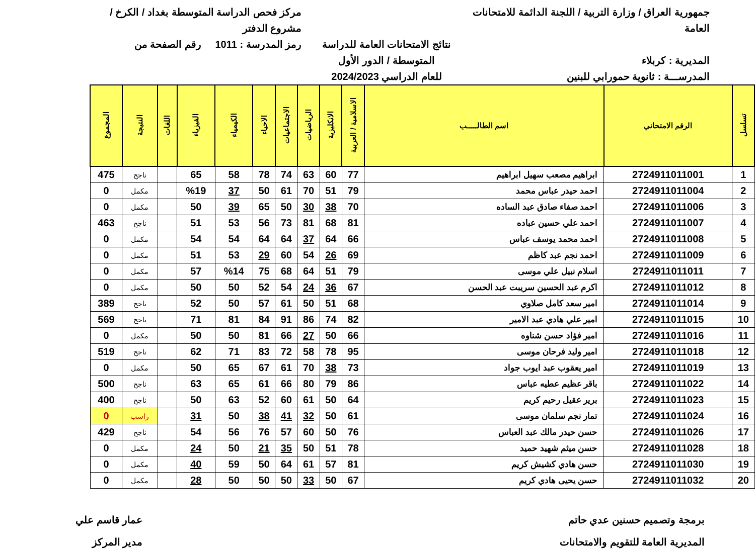جمهورية العراق / وزارة التربية / اللجنة الدائمة للامتحانات العامة
المديرية : كربلاء
المدرســـة : ثانوية حمورابي للبنين
نتائج الامتحانات العامة للدراسة المتوسطة / الدور الأول
للعام الدراسي 2024/2023
مركز فحص الدراسة المتوسطة بغداد / الكرخ / مشروع الدفتر
رمز المدرسة : 1011 رقم الصفحة من
| تسلسل | الرقم الامتحاني | اسم الطالـــــب | الاسلامية / العربية | الانكليزية | الرياضيات | الاجتماعيات | الاحياء | الكيمياء | الفيزياء | اللغات | النتيجة | المجموع |
| --- | --- | --- | --- | --- | --- | --- | --- | --- | --- | --- | --- | --- |
| 1 | 2724911011001 | ابراهيم مصعب سهيل ابراهيم | 77 | 60 | 63 | 74 | 78 | 58 | 65 | | ناجح | 475 |
| 2 | 2724911011004 | احمد حيدر عباس محمد | 79 | 51 | 70 | 61 | 50 | 37 | %19 | | مكمل | 0 |
| 3 | 2724911011006 | احمد صفاء صادق عبد الساده | 70 | 38 | 30 | 50 | 65 | 39 | 50 | | مكمل | 0 |
| 4 | 2724911011007 | احمد علي حسين عباده | 81 | 68 | 81 | 73 | 56 | 53 | 51 | | ناجح | 463 |
| 5 | 2724911011008 | احمد محمد يوسف عباس | 66 | 64 | 37 | 64 | 64 | 54 | 54 | | مكمل | 0 |
| 6 | 2724911011009 | احمد نجم عبد كاظم | 69 | 26 | 54 | 60 | 29 | 53 | 51 | | مكمل | 0 |
| 7 | 2724911011011 | اسلام نبيل علي موسى | 79 | 51 | 64 | 68 | 75 | %14 | 57 | | مكمل | 0 |
| 8 | 2724911011012 | اكرم عبد الحسين سريبت عبد الحسن | 67 | 36 | 24 | 54 | 52 | 50 | 50 | | مكمل | 0 |
| 9 | 2724911011014 | امير سعد كامل صلاوي | 68 | 51 | 50 | 61 | 57 | 50 | 52 | | ناجح | 389 |
| 10 | 2724911011015 | امير علي هادي عبد الامير | 82 | 74 | 86 | 91 | 84 | 81 | 71 | | ناجح | 569 |
| 11 | 2724911011016 | امير فؤاد حسن شناوه | 66 | 50 | 27 | 66 | 81 | 50 | 50 | | مكمل | 0 |
| 12 | 2724911011018 | امير وليد فرحان موسى | 95 | 78 | 58 | 72 | 83 | 71 | 62 | | ناجح | 519 |
| 13 | 2724911011019 | امير يعقوب عبد ايوب جواد | 73 | 38 | 70 | 61 | 67 | 65 | 50 | | مكمل | 0 |
| 14 | 2724911011022 | باقر عظيم عطيه عباس | 86 | 79 | 80 | 66 | 61 | 65 | 63 | | ناجح | 500 |
| 15 | 2724911011023 | برير عقيل رحيم كريم | 64 | 50 | 61 | 60 | 52 | 63 | 50 | | ناجح | 400 |
| 16 | 2724911011024 | تمار نجم سلمان موسى | 61 | 50 | 32 | 41 | 38 | 50 | 31 | | راسب | 0 |
| 17 | 2724911011026 | حسن حيدر مالك عبد العباس | 76 | 50 | 60 | 57 | 76 | 56 | 54 | | ناجح | 429 |
| 18 | 2724911011028 | حسن ميثم شهيد حميد | 78 | 51 | 50 | 35 | 21 | 50 | 24 | | مكمل | 0 |
| 19 | 2724911011030 | حسن هادي كشيش كريم | 81 | 57 | 61 | 64 | 50 | 59 | 40 | | مكمل | 0 |
| 20 | 2724911011032 | حسن يحيى هادي كريم | 67 | 50 | 33 | 50 | 50 | 50 | 28 | | مكمل | 0 |
برمجة وتصميم حسنين عدي حاتم
المديرية العامة للتقويم والامتحانات
عمار قاسم علي
مدير المركز